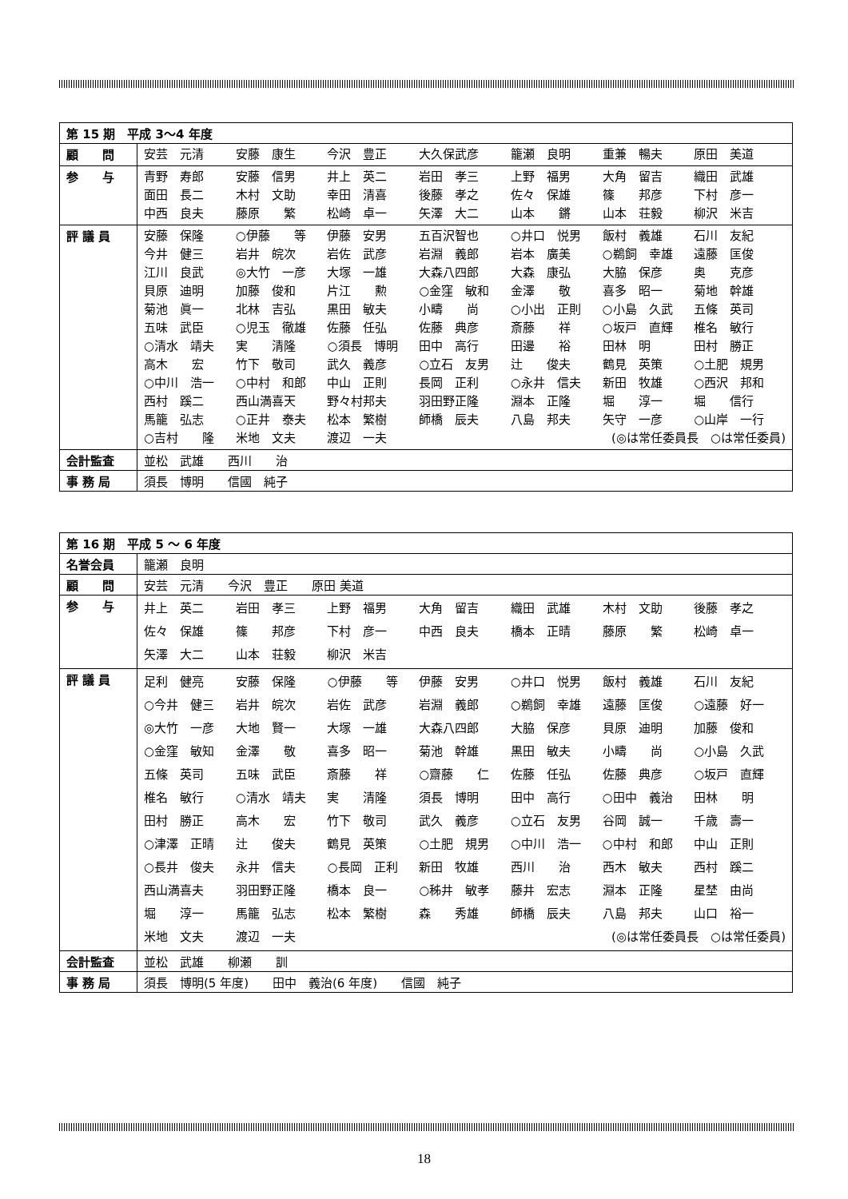| 第 15 期 平成 3〜4 年度 | |
| 顧 問 | 安芸 元清 安藤 康生 今沢 豊正 大久保武彦 籠瀬 良明 重兼 暢夫 原田 美道 |
| 参 与 | 青野 寿郎 安藤 信男 井上 英二 岩田 孝三 上野 福男 大角 留吉 織田 武雄 面田 長二 木村 文助 幸田 清喜 後藤 孝之 佐々 保雄 篠 邦彦 下村 彦一 中西 良夫 藤原 繁 松崎 卓一 矢澤 大二 山本 鏘 山本 荘毅 柳沢 米吉 |
| 評 議 員 | 安藤 保隆 ○伊藤 等 伊藤 安男 五百沢智也 ○井口 悦男 飯村 義雄 石川 友紀 今井 健三 岩井 皖次 岩佐 武彦 岩淵 義郎 岩本 廣美 ○鵜飼 幸雄 遠藤 匡俊 江川 良武 ◎大竹 一彦 大塚 一雄 大森八四郎 大森 康弘 大脇 保彦 奥 克彦 貝原 迪明 加藤 俊和 片江 勲 ○金窪 敏和 金澤 敬 喜多 昭一 菊地 幹雄 菊池 眞一 北林 吉弘 黒田 敏夫 小疇 尚 ○小出 正則 ○小島 久武 五條 英司 五味 武臣 ○児玉 徹雄 佐藤 任弘 佐藤 典彦 斎藤 祥 ○坂戸 直輝 椎名 敏行 ○清水 靖夫 実 清隆 ○須長 博明 田中 高行 田邊 裕 田林 明 田村 勝正 高木 宏 竹下 敬司 武久 義彦 ○立石 友男 辻 俊夫 鶴見 英策 ○土肥 規男 ○中川 浩一 ○中村 和郎 中山 正則 長岡 正利 ○永井 信夫 新田 牧雄 ○西沢 邦和 西村 蹊二 西山満喜天 野々村邦夫 羽田野正隆 淵本 正隆 堀 淳一 堀 信行 馬籠 弘志 ○正井 泰夫 松本 繁樹 師橋 辰夫 八島 邦夫 矢守 一彦 ○山岸 一行 ○吉村 隆 米地 文夫 渡辺 一夫 (◎は常任委員長 ○は常任委員) |
| 会計監査 | 並松 武雄 西川 治 |
| 事 務 局 | 須長 博明 信國 純子 |
| 第 16 期 平成 5 〜 6 年度 | |
| 名誉会員 | 籠瀬 良明 |
| 顧 問 | 安芸 元清 今沢 豊正 原田 美道 |
| 参 与 | 井上 英二 岩田 孝三 上野 福男 大角 留吉 織田 武雄 木村 文助 後藤 孝之 佐々 保雄 篠 邦彦 下村 彦一 中西 良夫 橋本 正晴 藤原 繁 松崎 卓一 矢澤 大二 山本 荘毅 柳沢 米吉 |
| 評 議 員 | 足利 健亮 安藤 保隆 ○伊藤 等 伊藤 安男 ○井口 悦男 飯村 義雄 石川 友紀 ○今井 健三 岩井 皖次 岩佐 武彦 岩淵 義郎 ○鵜飼 幸雄 遠藤 匡俊 ○遠藤 好一 ◎大竹 一彦 大地 賢一 大塚 一雄 大森八四郎 大脇 保彦 貝原 迪明 加藤 俊和 ○金窪 敏知 金澤 敬 喜多 昭一 菊池 幹雄 黒田 敏夫 小疇 尚 ○小島 久武 五條 英司 五味 武臣 斎藤 祥 ○齋藤 仁 佐藤 任弘 佐藤 典彦 ○坂戸 直輝 椎名 敏行 ○清水 靖夫 実 清隆 須長 博明 田中 高行 ○田中 義治 田林 明 田村 勝正 高木 宏 竹下 敬司 武久 義彦 ○立石 友男 谷岡 誠一 千歳 壽一 ○津澤 正晴 辻 俊夫 鶴見 英策 ○土肥 規男 ○中川 浩一 ○中村 和郎 中山 正則 ○長井 俊夫 永井 信夫 ○長岡 正利 新田 牧雄 西川 治 西木 敏夫 西村 蹊二 西山満喜夫 羽田野正隆 橋本 良一 ○秭井 敏孝 藤井 宏志 淵本 正隆 星埜 由尚 堀 淳一 馬籠 弘志 松本 繁樹 森 秀雄 師橋 辰夫 八島 邦夫 山口 裕一 米地 文夫 渡辺 一夫 (◎は常任委員長 ○は常任委員) |
| 会計監査 | 並松 武雄 柳瀬 訓 |
| 事 務 局 | 須長 博明(5 年度) 田中 義治(6 年度) 信國 純子 |
18